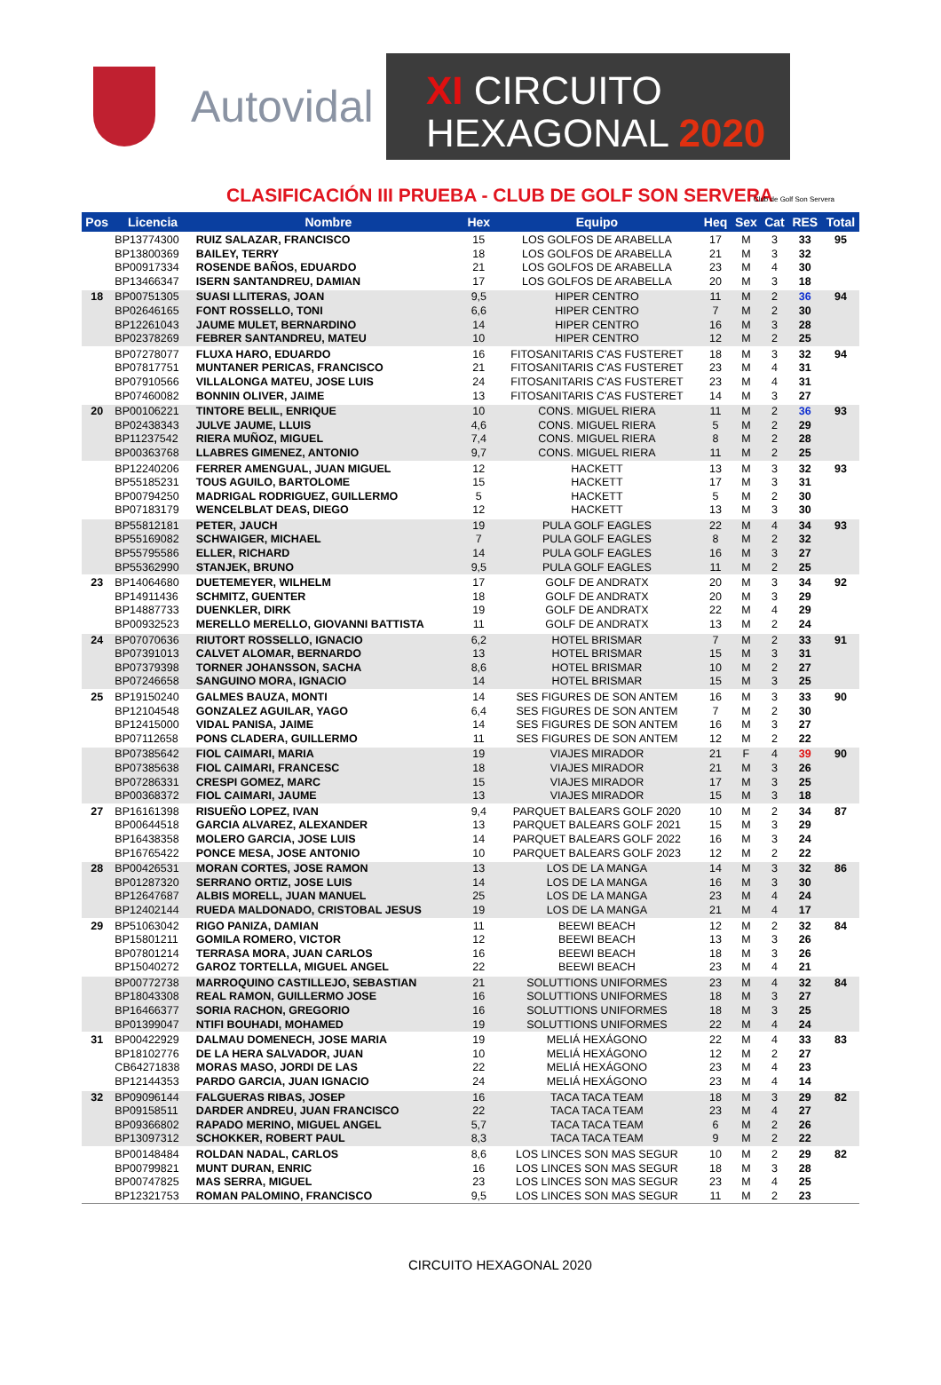Autovidal
XI CIRCUITO
HEXAGONAL 2020
CLASIFICACIÓN III PRUEBA - CLUB DE GOLF SON SERVERA
Club de Golf Son Servera
| Pos | Licencia | Nombre | Hex | Equipo | Heq | Sex | Cat | RES | Total |
| --- | --- | --- | --- | --- | --- | --- | --- | --- | --- |
| | BP13774300 | RUIZ SALAZAR, FRANCISCO | 15 | LOS GOLFOS DE ARABELLA | 17 | M | 3 | 33 | 95 |
| | BP13800369 | BAILEY, TERRY | 18 | LOS GOLFOS DE ARABELLA | 21 | M | 3 | 32 | |
| | BP00917334 | ROSENDE BAÑOS, EDUARDO | 21 | LOS GOLFOS DE ARABELLA | 23 | M | 4 | 30 | |
| | BP13466347 | ISERN SANTANDREU, DAMIAN | 17 | LOS GOLFOS DE ARABELLA | 20 | M | 3 | 18 | |
| 18 | BP00751305 | SUASI LLITERAS, JOAN | 9,5 | HIPER CENTRO | 11 | M | 2 | 36 | 94 |
| | BP02646165 | FONT ROSSELLO, TONI | 6,6 | HIPER CENTRO | 7 | M | 2 | 30 | |
| | BP12261043 | JAUME MULET, BERNARDINO | 14 | HIPER CENTRO | 16 | M | 3 | 28 | |
| | BP02378269 | FEBRER SANTANDREU, MATEU | 10 | HIPER CENTRO | 12 | M | 2 | 25 | |
| | BP07278077 | FLUXA HARO, EDUARDO | 16 | FITOSANITARIS C'AS FUSTERET | 18 | M | 3 | 32 | 94 |
| | BP07817751 | MUNTANER PERICAS, FRANCISCO | 21 | FITOSANITARIS C'AS FUSTERET | 23 | M | 4 | 31 | |
| | BP07910566 | VILLALONGA MATEU, JOSE LUIS | 24 | FITOSANITARIS C'AS FUSTERET | 23 | M | 4 | 31 | |
| | BP07460082 | BONNIN OLIVER, JAIME | 13 | FITOSANITARIS C'AS FUSTERET | 14 | M | 3 | 27 | |
| 20 | BP00106221 | TINTORE BELIL, ENRIQUE | 10 | CONS. MIGUEL RIERA | 11 | M | 2 | 36 | 93 |
| | BP02438343 | JULVE JAUME, LLUIS | 4,6 | CONS. MIGUEL RIERA | 5 | M | 2 | 29 | |
| | BP11237542 | RIERA MUÑOZ, MIGUEL | 7,4 | CONS. MIGUEL RIERA | 8 | M | 2 | 28 | |
| | BP00363768 | LLABRES GIMENEZ, ANTONIO | 9,7 | CONS. MIGUEL RIERA | 11 | M | 2 | 25 | |
| | BP12240206 | FERRER AMENGUAL, JUAN MIGUEL | 12 | HACKETT | 13 | M | 3 | 32 | 93 |
| | BP55185231 | TOUS AGUILO, BARTOLOME | 15 | HACKETT | 17 | M | 3 | 31 | |
| | BP00794250 | MADRIGAL RODRIGUEZ, GUILLERMO | 5 | HACKETT | 5 | M | 2 | 30 | |
| | BP07183179 | WENCELBLAT DEAS, DIEGO | 12 | HACKETT | 13 | M | 3 | 30 | |
| | BP55812181 | PETER, JAUCH | 19 | PULA GOLF EAGLES | 22 | M | 4 | 34 | 93 |
| | BP55169082 | SCHWAIGER, MICHAEL | 7 | PULA GOLF EAGLES | 8 | M | 2 | 32 | |
| | BP55795586 | ELLER, RICHARD | 14 | PULA GOLF EAGLES | 16 | M | 3 | 27 | |
| | BP55362990 | STANJEK, BRUNO | 9,5 | PULA GOLF EAGLES | 11 | M | 2 | 25 | |
| 23 | BP14064680 | DUETEMEYER, WILHELM | 17 | GOLF DE ANDRATX | 20 | M | 3 | 34 | 92 |
| | BP14911436 | SCHMITZ, GUENTER | 18 | GOLF DE ANDRATX | 20 | M | 3 | 29 | |
| | BP14887733 | DUENKLER, DIRK | 19 | GOLF DE ANDRATX | 22 | M | 4 | 29 | |
| | BP00932523 | MERELLO MERELLO, GIOVANNI BATTISTA | 11 | GOLF DE ANDRATX | 13 | M | 2 | 24 | |
| 24 | BP07070636 | RIUTORT ROSSELLO, IGNACIO | 6,2 | HOTEL BRISMAR | 7 | M | 2 | 33 | 91 |
| | BP07391013 | CALVET ALOMAR, BERNARDO | 13 | HOTEL BRISMAR | 15 | M | 3 | 31 | |
| | BP07379398 | TORNER JOHANSSON, SACHA | 8,6 | HOTEL BRISMAR | 10 | M | 2 | 27 | |
| | BP07246658 | SANGUINO MORA, IGNACIO | 14 | HOTEL BRISMAR | 15 | M | 3 | 25 | |
| 25 | BP19150240 | GALMES BAUZA, MONTI | 14 | SES FIGURES DE SON ANTEM | 16 | M | 3 | 33 | 90 |
| | BP12104548 | GONZALEZ AGUILAR, YAGO | 6,4 | SES FIGURES DE SON ANTEM | 7 | M | 2 | 30 | |
| | BP12415000 | VIDAL PANISA, JAIME | 14 | SES FIGURES DE SON ANTEM | 16 | M | 3 | 27 | |
| | BP07112658 | PONS CLADERA, GUILLERMO | 11 | SES FIGURES DE SON ANTEM | 12 | M | 2 | 22 | |
| | BP07385642 | FIOL CAIMARI, MARIA | 19 | VIAJES MIRADOR | 21 | F | 4 | 39 | 90 |
| | BP07385638 | FIOL CAIMARI, FRANCESC | 18 | VIAJES MIRADOR | 21 | M | 3 | 26 | |
| | BP07286331 | CRESPI GOMEZ, MARC | 15 | VIAJES MIRADOR | 17 | M | 3 | 25 | |
| | BP00368372 | FIOL CAIMARI, JAUME | 13 | VIAJES MIRADOR | 15 | M | 3 | 18 | |
| 27 | BP16161398 | RISUEÑO LOPEZ, IVAN | 9,4 | PARQUET BALEARS GOLF 2020 | 10 | M | 2 | 34 | 87 |
| | BP00644518 | GARCIA ALVAREZ, ALEXANDER | 13 | PARQUET BALEARS GOLF 2021 | 15 | M | 3 | 29 | |
| | BP16438358 | MOLERO GARCIA, JOSE LUIS | 14 | PARQUET BALEARS GOLF 2022 | 16 | M | 3 | 24 | |
| | BP16765422 | PONCE MESA, JOSE ANTONIO | 10 | PARQUET BALEARS GOLF 2023 | 12 | M | 2 | 22 | |
| 28 | BP00426531 | MORAN CORTES, JOSE RAMON | 13 | LOS DE LA MANGA | 14 | M | 3 | 32 | 86 |
| | BP01287320 | SERRANO ORTIZ, JOSE LUIS | 14 | LOS DE LA MANGA | 16 | M | 3 | 30 | |
| | BP12647687 | ALBIS MORELL, JUAN MANUEL | 25 | LOS DE LA MANGA | 23 | M | 4 | 24 | |
| | BP12402144 | RUEDA MALDONADO, CRISTOBAL JESUS | 19 | LOS DE LA MANGA | 21 | M | 4 | 17 | |
| 29 | BP51063042 | RIGO PANIZA, DAMIAN | 11 | BEEWI BEACH | 12 | M | 2 | 32 | 84 |
| | BP15801211 | GOMILA ROMERO, VICTOR | 12 | BEEWI BEACH | 13 | M | 3 | 26 | |
| | BP07801214 | TERRASA MORA, JUAN CARLOS | 16 | BEEWI BEACH | 18 | M | 3 | 26 | |
| | BP15040272 | GAROZ TORTELLA, MIGUEL ANGEL | 22 | BEEWI BEACH | 23 | M | 4 | 21 | |
| | BP00772738 | MARROQUINO CASTILLEJO, SEBASTIAN | 21 | SOLUTTIONS UNIFORMES | 23 | M | 4 | 32 | 84 |
| | BP18043308 | REAL RAMON, GUILLERMO JOSE | 16 | SOLUTTIONS UNIFORMES | 18 | M | 3 | 27 | |
| | BP16466377 | SORIA RACHON, GREGORIO | 16 | SOLUTTIONS UNIFORMES | 18 | M | 3 | 25 | |
| | BP01399047 | NTIFI BOUHADI, MOHAMED | 19 | SOLUTTIONS UNIFORMES | 22 | M | 4 | 24 | |
| 31 | BP00422929 | DALMAU DOMENECH, JOSE MARIA | 19 | MELIÁ HEXÁGONO | 22 | M | 4 | 33 | 83 |
| | BP18102776 | DE LA HERA SALVADOR, JUAN | 10 | MELIÁ HEXÁGONO | 12 | M | 2 | 27 | |
| | CB64271838 | MORAS MASO, JORDI DE LAS | 22 | MELIÁ HEXÁGONO | 23 | M | 4 | 23 | |
| | BP12144353 | PARDO GARCIA, JUAN IGNACIO | 24 | MELIÁ HEXÁGONO | 23 | M | 4 | 14 | |
| 32 | BP09096144 | FALGUERAS RIBAS, JOSEP | 16 | TACA TACA TEAM | 18 | M | 3 | 29 | 82 |
| | BP09158511 | DARDER ANDREU, JUAN FRANCISCO | 22 | TACA TACA TEAM | 23 | M | 4 | 27 | |
| | BP09366802 | RAPADO MERINO, MIGUEL ANGEL | 5,7 | TACA TACA TEAM | 6 | M | 2 | 26 | |
| | BP13097312 | SCHOKKER, ROBERT PAUL | 8,3 | TACA TACA TEAM | 9 | M | 2 | 22 | |
| | BP00148484 | ROLDAN NADAL, CARLOS | 8,6 | LOS LINCES SON MAS SEGUR | 10 | M | 2 | 29 | 82 |
| | BP00799821 | MUNT DURAN, ENRIC | 16 | LOS LINCES SON MAS SEGUR | 18 | M | 3 | 28 | |
| | BP00747825 | MAS SERRA, MIGUEL | 23 | LOS LINCES SON MAS SEGUR | 23 | M | 4 | 25 | |
| | BP12321753 | ROMAN PALOMINO, FRANCISCO | 9,5 | LOS LINCES SON MAS SEGUR | 11 | M | 2 | 23 | |
CIRCUITO HEXAGONAL 2020